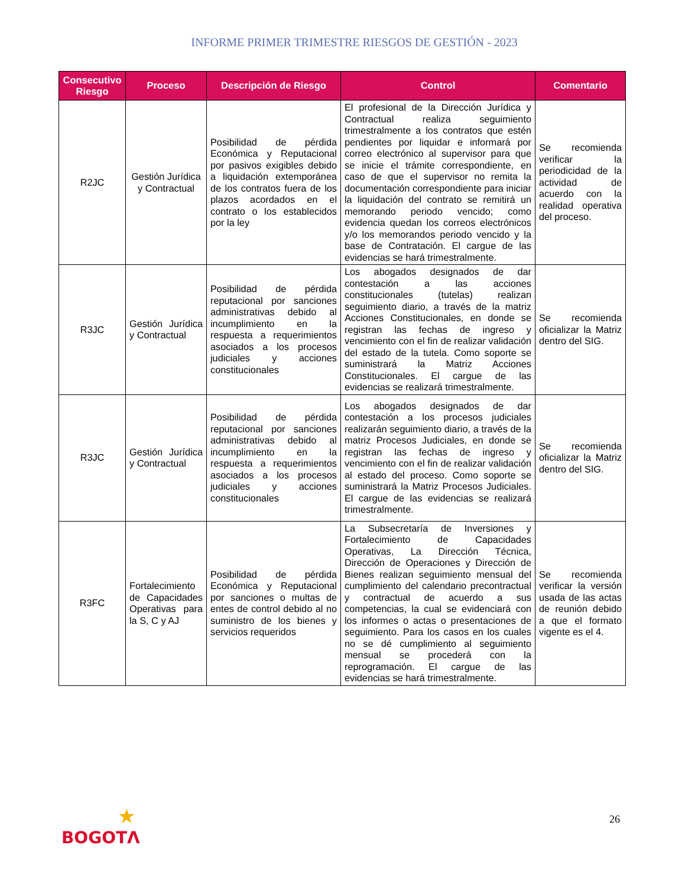INFORME PRIMER TRIMESTRE RIESGOS DE GESTIÓN - 2023
| Consecutivo Riesgo | Proceso | Descripción de Riesgo | Control | Comentario |
| --- | --- | --- | --- | --- |
| R2JC | Gestión Jurídica y Contractual | Posibilidad de pérdida Económica y Reputacional por pasivos exigibles debido a liquidación extemporánea de los contratos fuera de los plazos acordados en el contrato o los establecidos por la ley | El profesional de la Dirección Jurídica y Contractual realiza seguimiento trimestralmente a los contratos que estén pendientes por liquidar e informará por correo electrónico al supervisor para que se inicie el trámite correspondiente, en caso de que el supervisor no remita la documentación correspondiente para iniciar la liquidación del contrato se remitirá un memorando periodo vencido; como evidencia quedan los correos electrónicos y/o los memorandos periodo vencido y la base de Contratación. El cargue de las evidencias se hará trimestralmente. | Se recomienda verificar la periodicidad de la actividad de acuerdo con la realidad operativa del proceso. |
| R3JC | Gestión Jurídica y Contractual | Posibilidad de pérdida reputacional por sanciones administrativas debido al incumplimiento en la respuesta a requerimientos asociados a los procesos judiciales y acciones constitucionales | Los abogados designados de dar contestación a las acciones constitucionales (tutelas) realizan seguimiento diario, a través de la matriz Acciones Constitucionales, en donde se registran las fechas de ingreso y vencimiento con el fin de realizar validación del estado de la tutela. Como soporte se suministrará la Matriz Acciones Constitucionales. El cargue de las evidencias se realizará trimestralmente. | Se recomienda oficializar la Matriz dentro del SIG. |
| R3JC | Gestión Jurídica y Contractual | Posibilidad de pérdida reputacional por sanciones administrativas debido al incumplimiento en la respuesta a requerimientos asociados a los procesos judiciales y acciones constitucionales | Los abogados designados de dar contestación a los procesos judiciales realizarán seguimiento diario, a través de la matriz Procesos Judiciales, en donde se registran las fechas de ingreso y vencimiento con el fin de realizar validación al estado del proceso. Como soporte se suministrará la Matriz Procesos Judiciales. El cargue de las evidencias se realizará trimestralmente. | Se recomienda oficializar la Matriz dentro del SIG. |
| R3FC | Fortalecimiento de Capacidades Operativas para la S, C y AJ | Posibilidad de pérdida Económica y Reputacional por sanciones o multas de entes de control debido al no suministro de los bienes y servicios requeridos | La Subsecretaría de Inversiones y Fortalecimiento de Capacidades Operativas, La Dirección Técnica, Dirección de Operaciones y Dirección de Bienes realizan seguimiento mensual del cumplimiento del calendario precontractual y contractual de acuerdo a sus competencias, la cual se evidenciará con los informes o actas o presentaciones de seguimiento. Para los casos en los cuales no se dé cumplimiento al seguimiento mensual se procederá con la reprogramación. El cargue de las evidencias se hará trimestralmente. | Se recomienda verificar la versión usada de las actas de reunión debido a que el formato vigente es el 4. |
26
★
BOGOTΛ